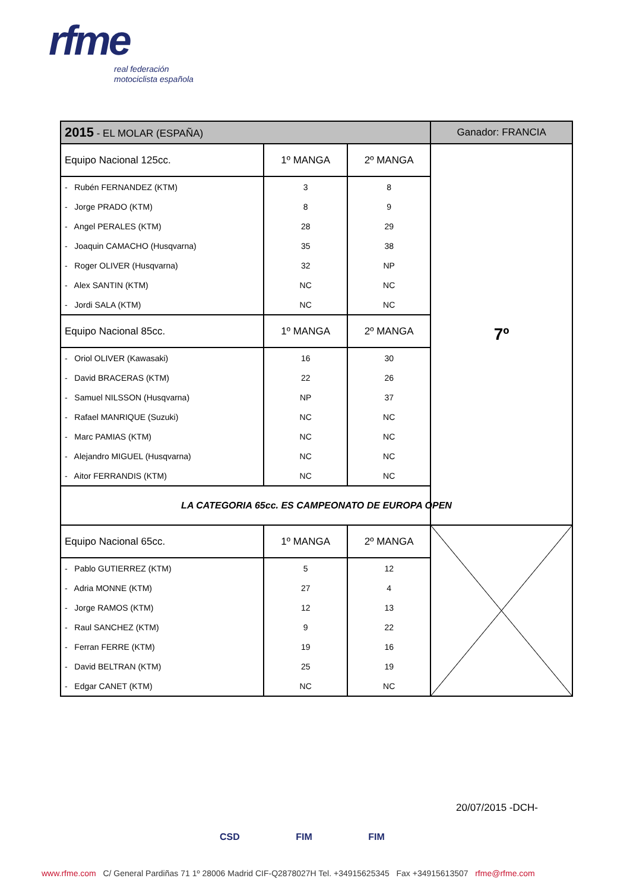rfme
real federación
motociclista española
| 2015 - EL MOLAR (ESPAÑA) | | | Ganador: FRANCIA |
| Equipo Nacional 125cc. | 1º MANGA | 2º MANGA | 7º |
| - Rubén FERNANDEZ (KTM) | 3 | 8 | |
| - Jorge PRADO (KTM) | 8 | 9 | |
| - Angel PERALES (KTM) | 28 | 29 | |
| - Joaquin CAMACHO (Husqvarna) | 35 | 38 | |
| - Roger OLIVER (Husqvarna) | 32 | NP | |
| - Alex SANTIN (KTM) | NC | NC | |
| - Jordi SALA (KTM) | NC | NC | |
| Equipo Nacional 85cc. | 1º MANGA | 2º MANGA | |
| - Oriol OLIVER (Kawasaki) | 16 | 30 | |
| - David BRACERAS (KTM) | 22 | 26 | |
| - Samuel NILSSON (Husqvarna) | NP | 37 | |
| - Rafael MANRIQUE (Suzuki) | NC | NC | |
| - Marc PAMIAS (KTM) | NC | NC | |
| - Alejandro MIGUEL (Husqvarna) | NC | NC | |
| - Aitor FERRANDIS (KTM) | NC | NC | |
| LA CATEGORIA 65cc. ES CAMPEONATO DE EUROPA OPEN | | | |
| Equipo Nacional 65cc. | 1º MANGA | 2º MANGA | |
| - Pablo GUTIERREZ (KTM) | 5 | 12 | |
| - Adria MONNE (KTM) | 27 | 4 | |
| - Jorge RAMOS (KTM) | 12 | 13 | |
| - Raul SANCHEZ (KTM) | 9 | 22 | |
| - Ferran FERRE (KTM) | 19 | 16 | |
| - David BELTRAN (KTM) | 25 | 19 | |
| - Edgar CANET (KTM) | NC | NC | |
20/07/2015 -DCH-
CSD FIM FIM
www.rfme.com C/ General Pardiñas 71 1º 28006 Madrid CIF-Q2878027H Tel. +34915625345 Fax +34915613507 rfme@rfme.com